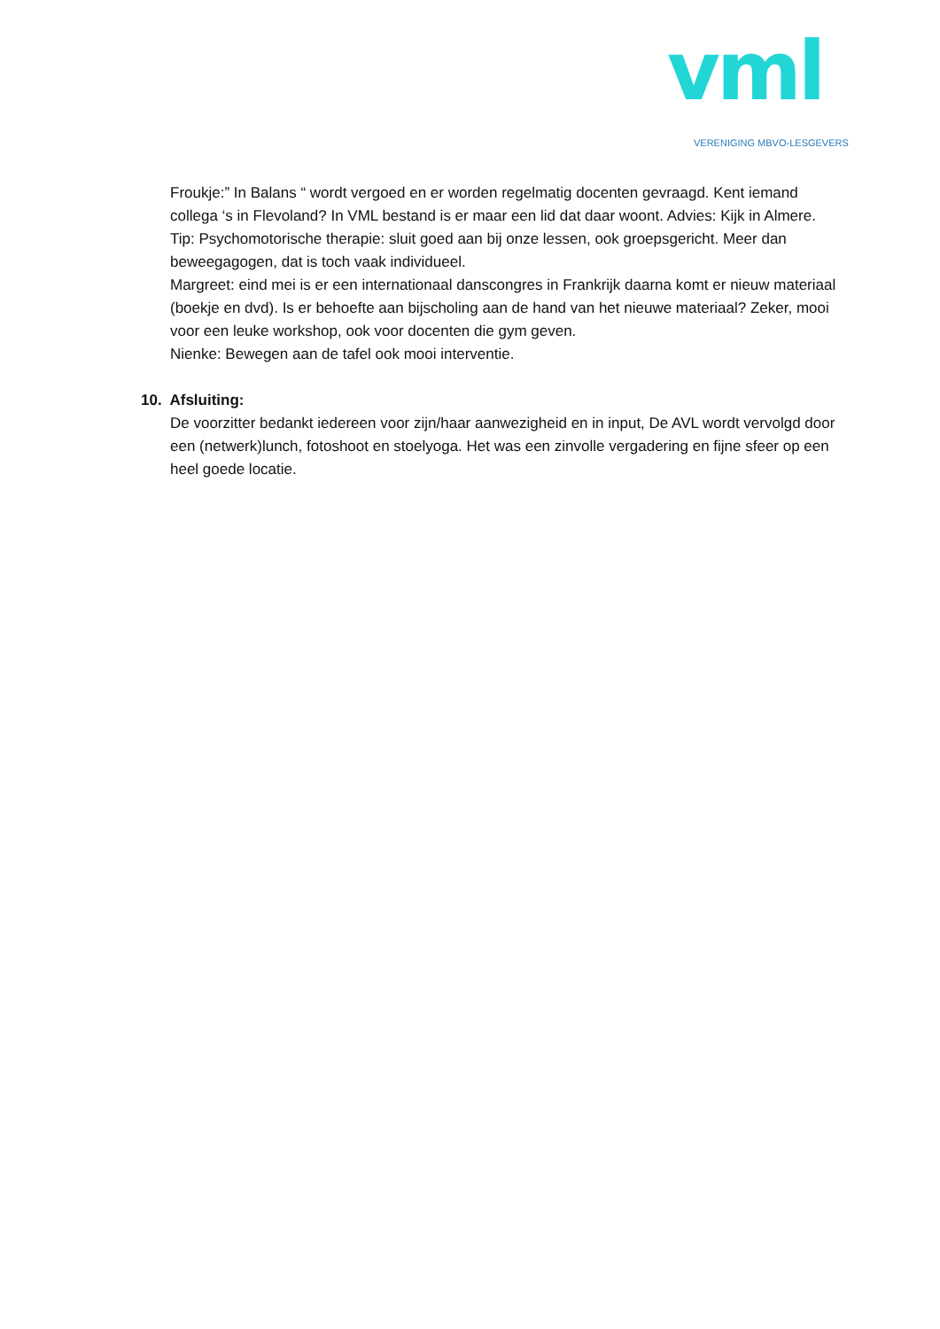vml
VERENIGING MBVO-LESGEVERS
Froukje:” In Balans “ wordt vergoed en er worden regelmatig docenten gevraagd. Kent iemand collega ‘s in Flevoland? In VML bestand is er maar een lid dat daar woont. Advies: Kijk in Almere.
Tip: Psychomotorische therapie: sluit goed aan bij onze lessen, ook groepsgericht. Meer dan beweegagogen, dat is toch vaak individueel.
Margreet: eind mei is er een internationaal danscongres in Frankrijk daarna komt er nieuw materiaal (boekje en dvd). Is er behoefte aan bijscholing aan de hand van het nieuwe materiaal? Zeker, mooi voor een leuke workshop, ook voor docenten die gym geven.
Nienke: Bewegen aan de tafel ook mooi interventie.
10. Afsluiting:
De voorzitter bedankt iedereen voor zijn/haar aanwezigheid en in input, De AVL wordt vervolgd door een (netwerk)lunch, fotoshoot en stoelyoga. Het was een zinvolle vergadering en fijne sfeer op een heel goede locatie.